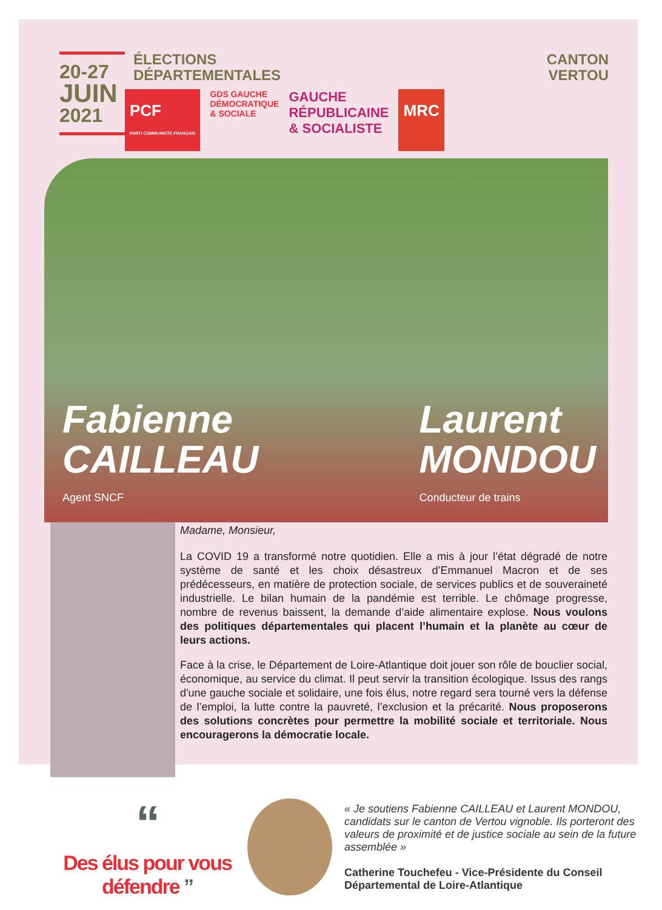20-27
JUIN
2021
ÉLECTIONS
DÉPARTEMENTALES
PCF
PARTI COMMUNISTE FRANÇAIS
GDS GAUCHE
DÉMOCRATIQUE
& SOCIALE
GAUCHE
RÉPUBLICAINE
& SOCIALISTE
MRC
CANTON
VERTOU
Fabienne
CAILLEAU
Agent SNCF
Laurent
MONDOU
Conducteur de trains
Madame, Monsieur,
La COVID 19 a transformé notre quotidien. Elle a mis à jour l’état dégradé de notre système de santé et les choix désastreux d’Emmanuel Macron et de ses prédécesseurs, en matière de protection sociale, de services publics et de souveraineté industrielle. Le bilan humain de la pandémie est terrible. Le chômage progresse, nombre de revenus baissent, la demande d’aide alimentaire explose. Nous voulons des politiques départementales qui placent l’humain et la planète au cœur de leurs actions.
Face à la crise, le Département de Loire-Atlantique doit jouer son rôle de bouclier social, économique, au service du climat. Il peut servir la transition écologique. Issus des rangs d'une gauche sociale et solidaire, une fois élus, notre regard sera tourné vers la défense de l’emploi, la lutte contre la pauvreté, l’exclusion et la précarité. Nous proposerons des solutions concrètes pour permettre la mobilité sociale et territoriale. Nous encouragerons la démocratie locale.
“
Des élus pour vous défendre ”
« Je soutiens Fabienne CAILLEAU et Laurent MONDOU, candidats sur le canton de Vertou vignoble. Ils porteront des valeurs de proximité et de justice sociale au sein de la future assemblée »
Catherine Touchefeu - Vice-Présidente du Conseil Départemental de Loire-Atlantique